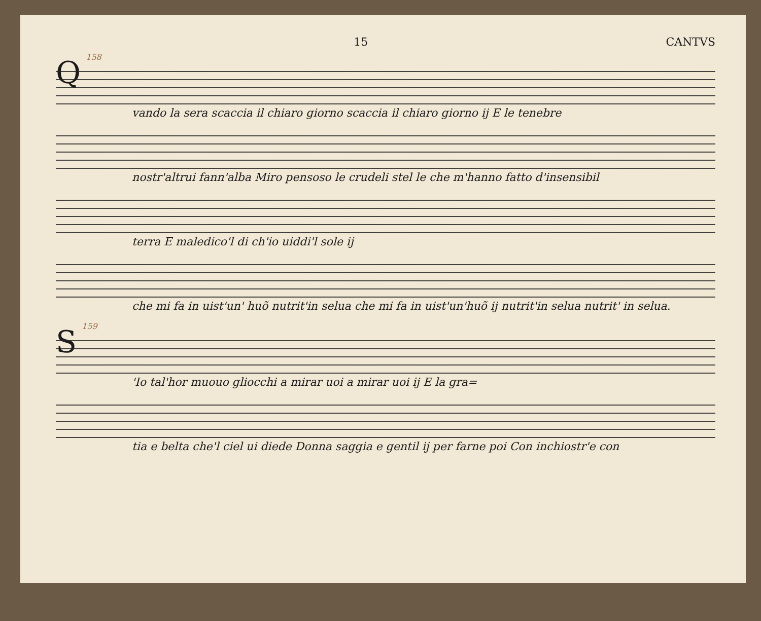15 CANTVS
158 Q
vando la sera scaccia il chiaro giorno scaccia il chiaro giorno ij E le tenebre
nostr'altrui fann'alba Miro pensoso le crudeli stel le che m'hanno fatto d'insensibil
terra E maledico'l di ch'io uiddi'l sole ij
che mi fa in uist'un' huõ nutrit'in selua che mi fa in uist'un'huõ ij nutrit'in selua nutrit' in selua.
159 S
'Io tal'hor muouo gliocchi a mirar uoi a mirar uoi ij E la gra=
tia e belta che'l ciel ui diede Donna saggia e gentil ij per farne poi Con inchiostr'e con